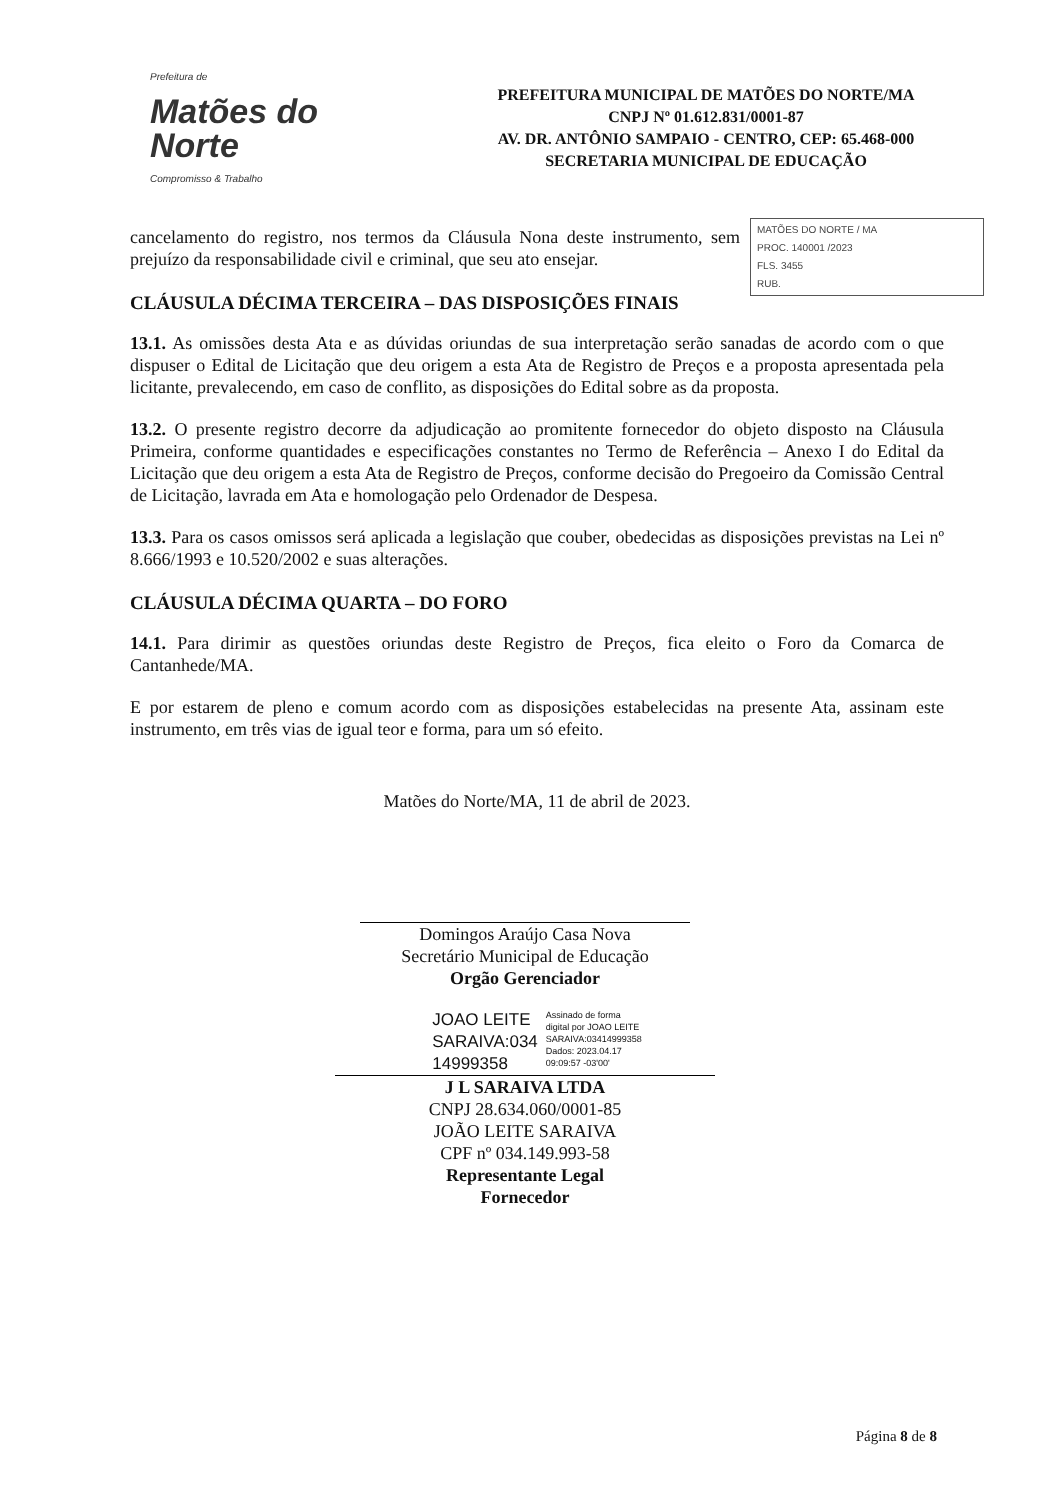Prefeitura de
Matões do
Norte
Compromisso & Trabalho
PREFEITURA MUNICIPAL DE MATÕES DO NORTE/MA
CNPJ Nº 01.612.831/0001-87
AV. DR. ANTÔNIO SAMPAIO - CENTRO, CEP: 65.468-000
SECRETARIA MUNICIPAL DE EDUCAÇÃO
MATÕES DO NORTE / MA
PROC. 140001 /2023
FLS. 3455
RUB.
cancelamento do registro, nos termos da Cláusula Nona deste instrumento, sem prejuízo da responsabilidade civil e criminal, que seu ato ensejar.
CLÁUSULA DÉCIMA TERCEIRA – DAS DISPOSIÇÕES FINAIS
13.1. As omissões desta Ata e as dúvidas oriundas de sua interpretação serão sanadas de acordo com o que dispuser o Edital de Licitação que deu origem a esta Ata de Registro de Preços e a proposta apresentada pela licitante, prevalecendo, em caso de conflito, as disposições do Edital sobre as da proposta.
13.2. O presente registro decorre da adjudicação ao promitente fornecedor do objeto disposto na Cláusula Primeira, conforme quantidades e especificações constantes no Termo de Referência – Anexo I do Edital da Licitação que deu origem a esta Ata de Registro de Preços, conforme decisão do Pregoeiro da Comissão Central de Licitação, lavrada em Ata e homologação pelo Ordenador de Despesa.
13.3. Para os casos omissos será aplicada a legislação que couber, obedecidas as disposições previstas na Lei nº 8.666/1993 e 10.520/2002 e suas alterações.
CLÁUSULA DÉCIMA QUARTA – DO FORO
14.1. Para dirimir as questões oriundas deste Registro de Preços, fica eleito o Foro da Comarca de Cantanhede/MA.
E por estarem de pleno e comum acordo com as disposições estabelecidas na presente Ata, assinam este instrumento, em três vias de igual teor e forma, para um só efeito.
Matões do Norte/MA, 11 de abril de 2023.
Domingos Araújo Casa Nova
Secretário Municipal de Educação
Orgão Gerenciador
JOAO LEITE
SARAIVA:034
14999358
Assinado de forma
digital por JOAO LEITE
SARAIVA:03414999358
Dados: 2023.04.17
09:09:57 -03'00'
J L SARAIVA LTDA
CNPJ 28.634.060/0001-85
JOÃO LEITE SARAIVA
CPF nº 034.149.993-58
Representante Legal
Fornecedor
Página 8 de 8